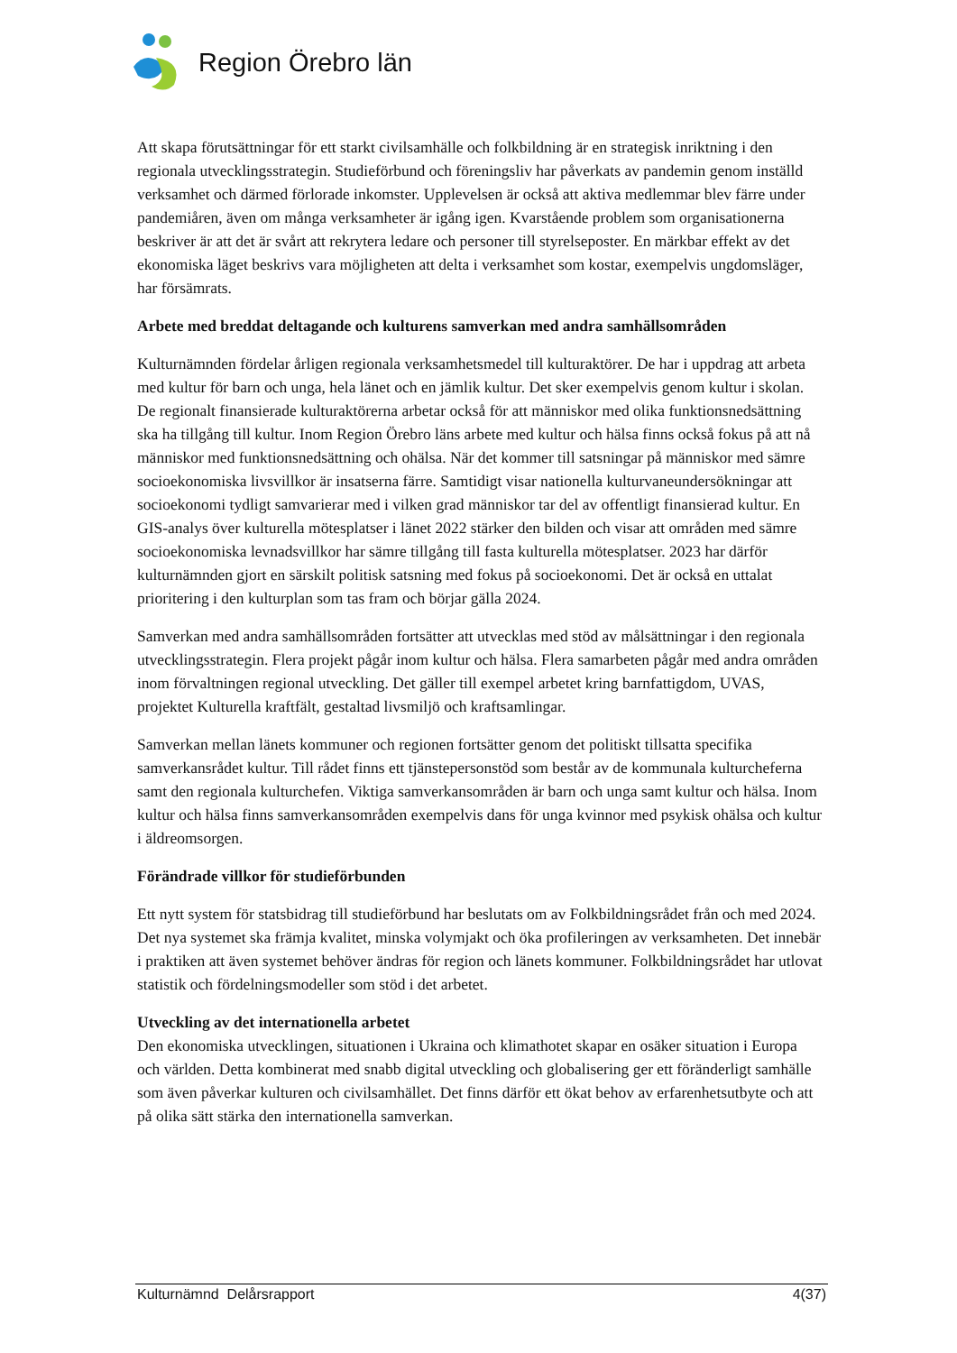Region Örebro län
Att skapa förutsättningar för ett starkt civilsamhälle och folkbildning är en strategisk inriktning i den regionala utvecklingsstrategin. Studieförbund och föreningsliv har påverkats av pandemin genom inställd verksamhet och därmed förlorade inkomster. Upplevelsen är också att aktiva medlemmar blev färre under pandemiåren, även om många verksamheter är igång igen. Kvarstående problem som organisationerna beskriver är att det är svårt att rekrytera ledare och personer till styrelseposter. En märkbar effekt av det ekonomiska läget beskrivs vara möjligheten att delta i verksamhet som kostar, exempelvis ungdomsläger, har försämrats.
Arbete med breddat deltagande och kulturens samverkan med andra samhällsområden
Kulturnämnden fördelar årligen regionala verksamhetsmedel till kulturaktörer. De har i uppdrag att arbeta med kultur för barn och unga, hela länet och en jämlik kultur. Det sker exempelvis genom kultur i skolan. De regionalt finansierade kulturaktörerna arbetar också för att människor med olika funktionsnedsättning ska ha tillgång till kultur. Inom Region Örebro läns arbete med kultur och hälsa finns också fokus på att nå människor med funktionsnedsättning och ohälsa. När det kommer till satsningar på människor med sämre socioekonomiska livsvillkor är insatserna färre. Samtidigt visar nationella kulturvaneundersökningar att socioekonomi tydligt samvarierar med i vilken grad människor tar del av offentligt finansierad kultur. En GIS-analys över kulturella mötesplatser i länet 2022 stärker den bilden och visar att områden med sämre socioekonomiska levnadsvillkor har sämre tillgång till fasta kulturella mötesplatser. 2023 har därför kulturnämnden gjort en särskilt politisk satsning med fokus på socioekonomi. Det är också en uttalat prioritering i den kulturplan som tas fram och börjar gälla 2024.
Samverkan med andra samhällsområden fortsätter att utvecklas med stöd av målsättningar i den regionala utvecklingsstrategin. Flera projekt pågår inom kultur och hälsa. Flera samarbeten pågår med andra områden inom förvaltningen regional utveckling. Det gäller till exempel arbetet kring barnfattigdom, UVAS, projektet Kulturella kraftfält, gestaltad livsmiljö och kraftsamlingar.
Samverkan mellan länets kommuner och regionen fortsätter genom det politiskt tillsatta specifika samverkansrådet kultur. Till rådet finns ett tjänstepersonstöd som består av de kommunala kulturcheferna samt den regionala kulturchefen. Viktiga samverkansområden är barn och unga samt kultur och hälsa. Inom kultur och hälsa finns samverkansområden exempelvis dans för unga kvinnor med psykisk ohälsa och kultur i äldreomsorgen.
Förändrade villkor för studieförbunden
Ett nytt system för statsbidrag till studieförbund har beslutats om av Folkbildningsrådet från och med 2024. Det nya systemet ska främja kvalitet, minska volymjakt och öka profileringen av verksamheten. Det innebär i praktiken att även systemet behöver ändras för region och länets kommuner. Folkbildningsrådet har utlovat statistik och fördelningsmodeller som stöd i det arbetet.
Utveckling av det internationella arbetet
Den ekonomiska utvecklingen, situationen i Ukraina och klimathotet skapar en osäker situation i Europa och världen. Detta kombinerat med snabb digital utveckling och globalisering ger ett föränderligt samhälle som även påverkar kulturen och civilsamhället. Det finns därför ett ökat behov av erfarenhetsutbyte och att på olika sätt stärka den internationella samverkan.
Kulturnämnd Delårsrapport 4(37)